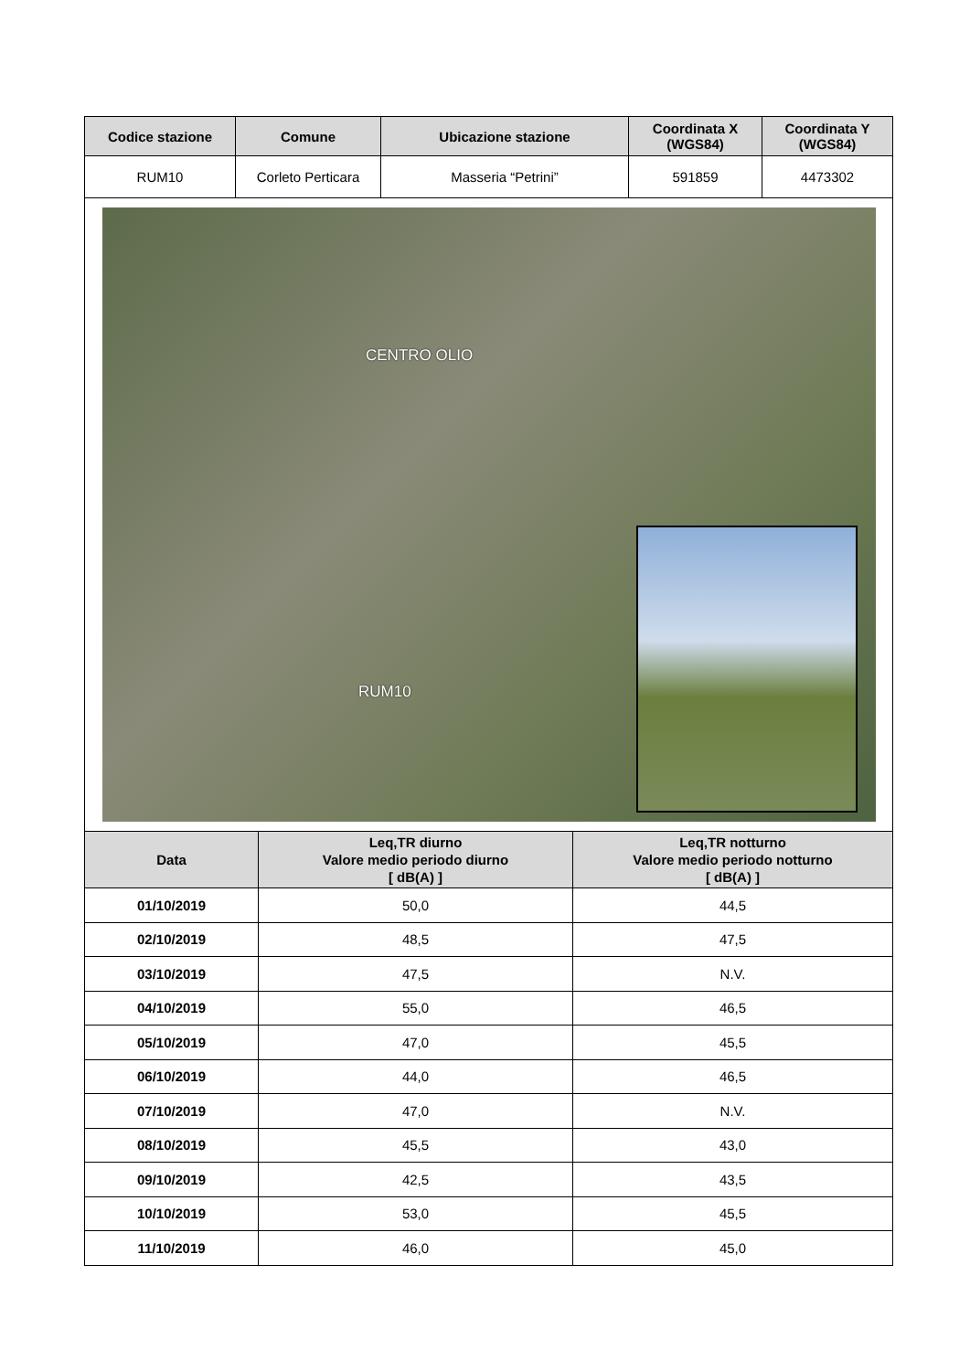| Codice stazione | Comune | Ubicazione stazione | Coordinata X (WGS84) | Coordinata Y (WGS84) |
| --- | --- | --- | --- | --- |
| RUM10 | Corleto Perticara | Masseria “Petrini” | 591859 | 4473302 |
CENTRO OLIO
RUM10
| Data | Leq,TR diurno Valore medio periodo diurno [ dB(A) ] | Leq,TR notturno Valore medio periodo notturno [ dB(A) ] |
| --- | --- | --- |
| 01/10/2019 | 50,0 | 44,5 |
| 02/10/2019 | 48,5 | 47,5 |
| 03/10/2019 | 47,5 | N.V. |
| 04/10/2019 | 55,0 | 46,5 |
| 05/10/2019 | 47,0 | 45,5 |
| 06/10/2019 | 44,0 | 46,5 |
| 07/10/2019 | 47,0 | N.V. |
| 08/10/2019 | 45,5 | 43,0 |
| 09/10/2019 | 42,5 | 43,5 |
| 10/10/2019 | 53,0 | 45,5 |
| 11/10/2019 | 46,0 | 45,0 |